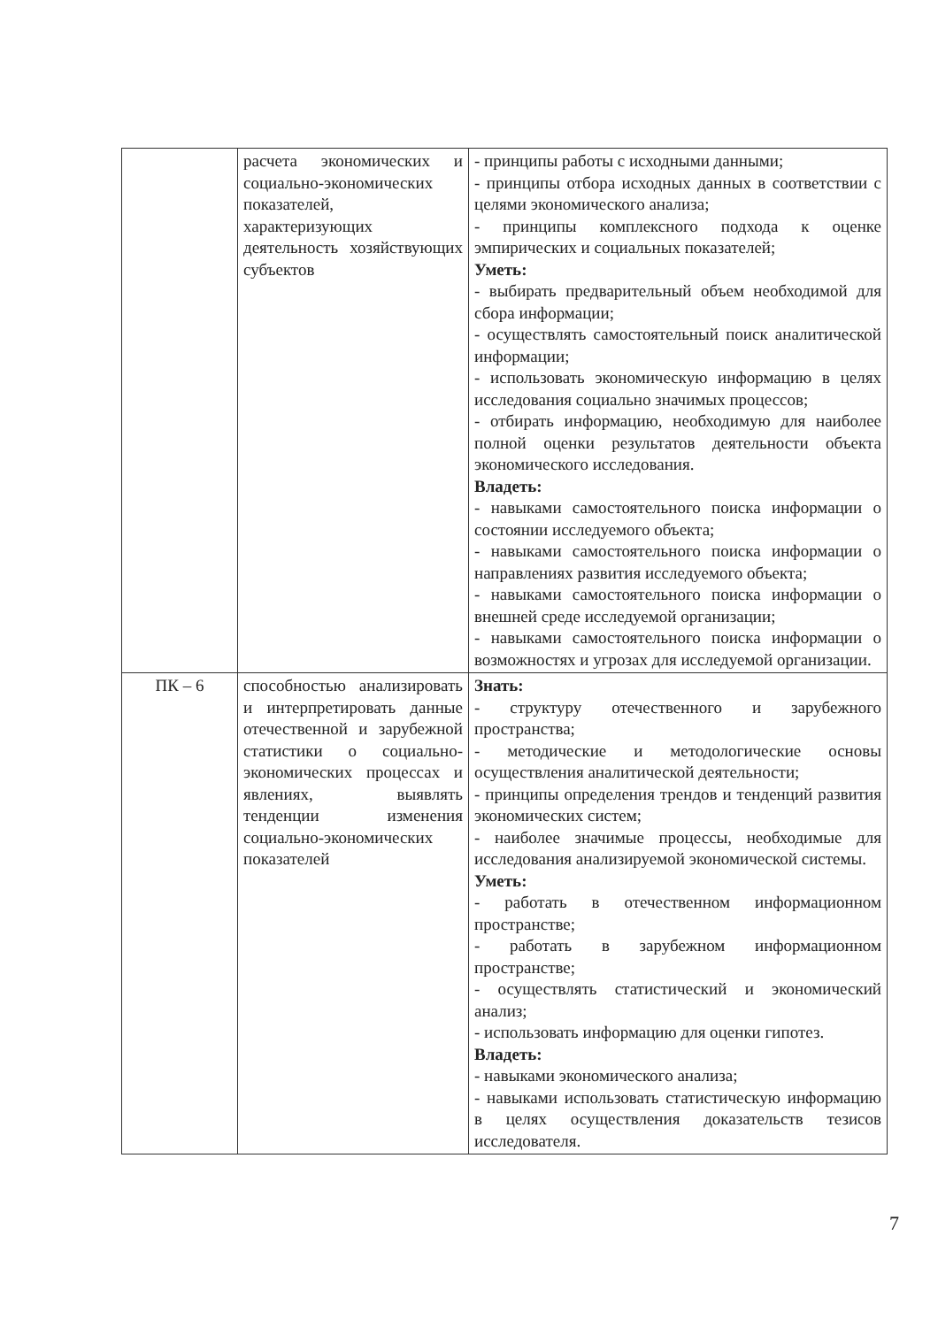| | расчета экономических и социально-экономических показателей, характеризующих деятельность хозяйствующих субъектов | - принципы работы с исходными данными; - принципы отбора исходных данных в соответствии с целями экономического анализа; - принципы комплексного подхода к оценке эмпирических и социальных показателей; Уметь: - выбирать предварительный объем необходимой для сбора информации; - осуществлять самостоятельный поиск аналитической информации; - использовать экономическую информацию в целях исследования социально значимых процессов; - отбирать информацию, необходимую для наиболее полной оценки результатов деятельности объекта экономического исследования. Владеть: - навыками самостоятельного поиска информации о состоянии исследуемого объекта; - навыками самостоятельного поиска информации о направлениях развития исследуемого объекта; - навыками самостоятельного поиска информации о внешней среде исследуемой организации; - навыками самостоятельного поиска информации о возможностях и угрозах для исследуемой организации. |
| ПК – 6 | способностью анализировать и интерпретировать данные отечественной и зарубежной статистики о социально-экономических процессах и явлениях, выявлять тенденции изменения социально-экономических показателей | Знать: - структуру отечественного и зарубежного пространства; - методические и методологические основы осуществления аналитической деятельности; - принципы определения трендов и тенденций развития экономических систем; - наиболее значимые процессы, необходимые для исследования анализируемой экономической системы. Уметь: - работать в отечественном информационном пространстве; - работать в зарубежном информационном пространстве; - осуществлять статистический и экономический анализ; - использовать информацию для оценки гипотез. Владеть: - навыками экономического анализа; - навыками использовать статистическую информацию в целях осуществления доказательств тезисов исследователя. |
7